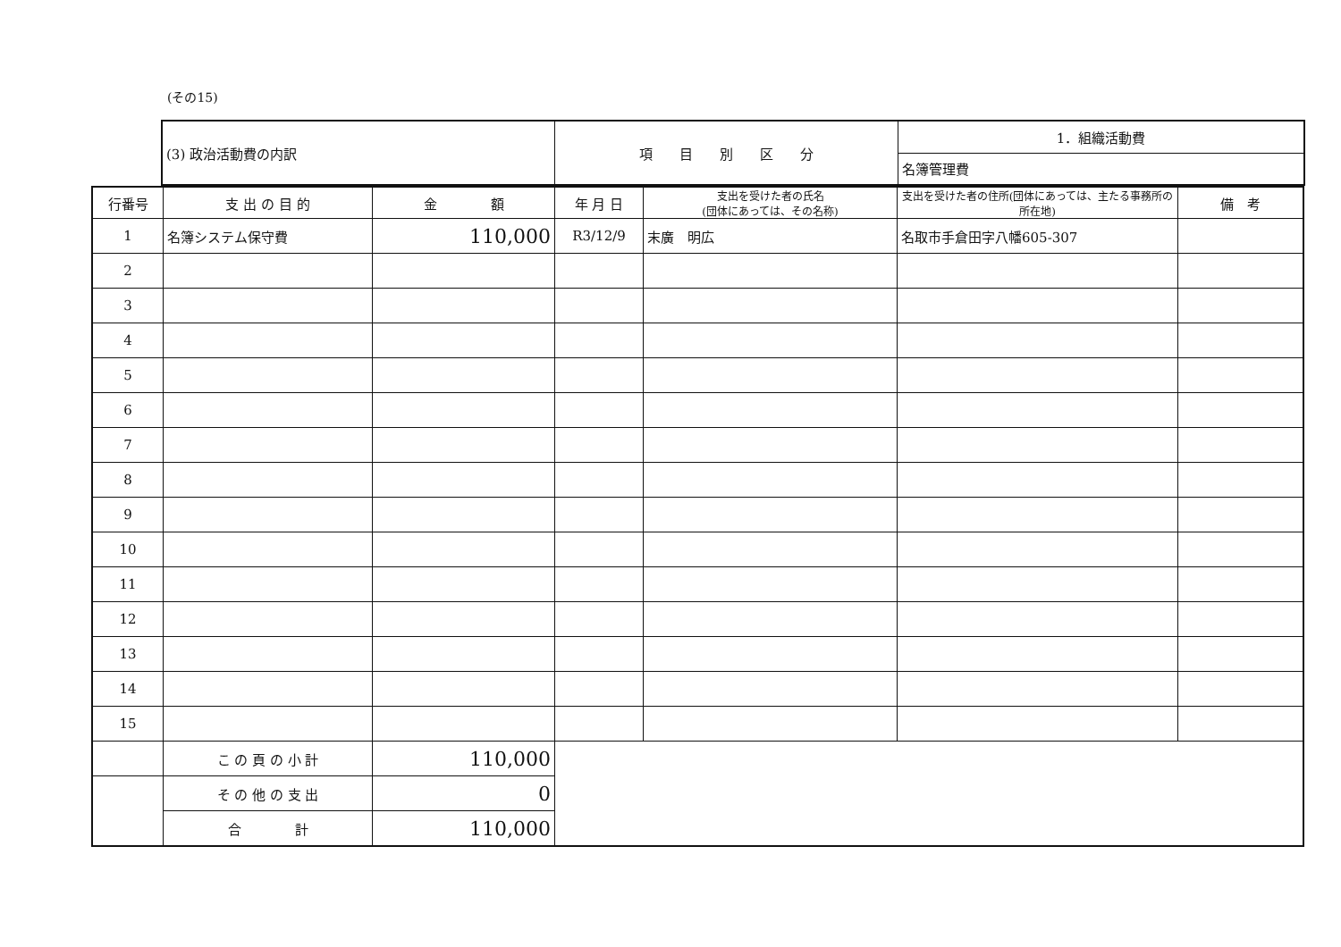(その15)
| (3) 政治活動費の内訳 | 項 目 別 区 分 | 1．組織活動費 |
| | | 名簿管理費 |
| 行番号 | 支 出 の 目 的 | 金 額 | 年 月 日 | 支出を受けた者の氏名 (団体にあっては、その名称) | 支出を受けた者の住所(団体にあっては、主たる事務所の所在地) | 備 考 |
| --- | --- | --- | --- | --- | --- | --- |
| 1 | 名簿システム保守費 | 110,000 | R3/12/9 | 末廣 明広 | 名取市手倉田字八幡605-307 | |
| 2 | | | | | | |
| 3 | | | | | | |
| 4 | | | | | | |
| 5 | | | | | | |
| 6 | | | | | | |
| 7 | | | | | | |
| 8 | | | | | | |
| 9 | | | | | | |
| 10 | | | | | | |
| 11 | | | | | | |
| 12 | | | | | | |
| 13 | | | | | | |
| 14 | | | | | | |
| 15 | | | | | | |
| | こ の 頁 の 小 計 | 110,000 | | | | |
| | そ の 他 の 支 出 | 0 | | | | |
| | 合 計 | 110,000 | | | | |